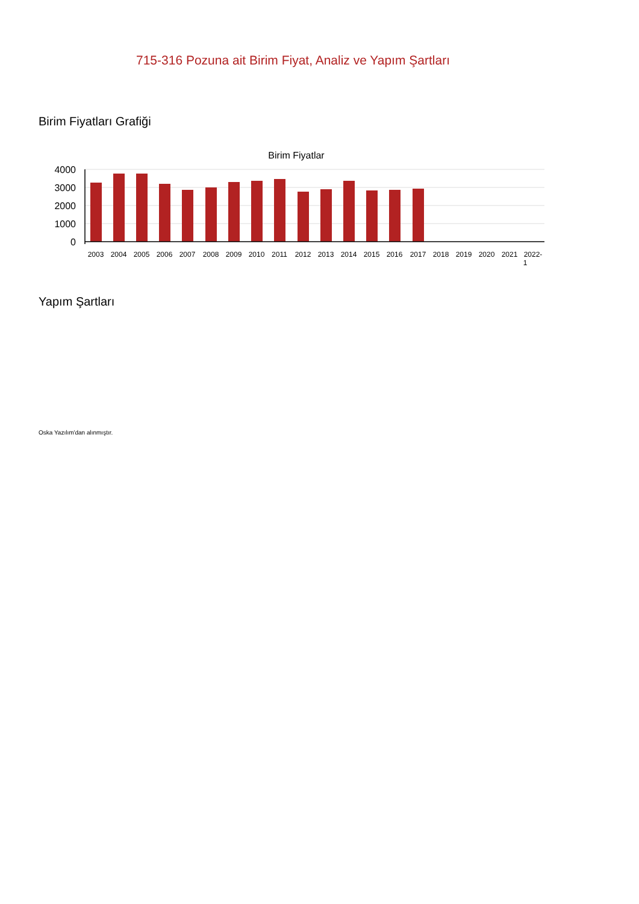715-316 Pozuna ait Birim Fiyat, Analiz ve Yapım Şartları
Birim Fiyatları Grafiği
Birim Fiyatlar
4000
3000
2000
1000
0
2003
2004
2005
2006
2007
2008
2009
2010
2011
2012
2013
2014
2015
2016
2017
2018
2019
2020
2021
2022-
1
Yapım Şartları
Oska Yazılım'dan alınmıştır.